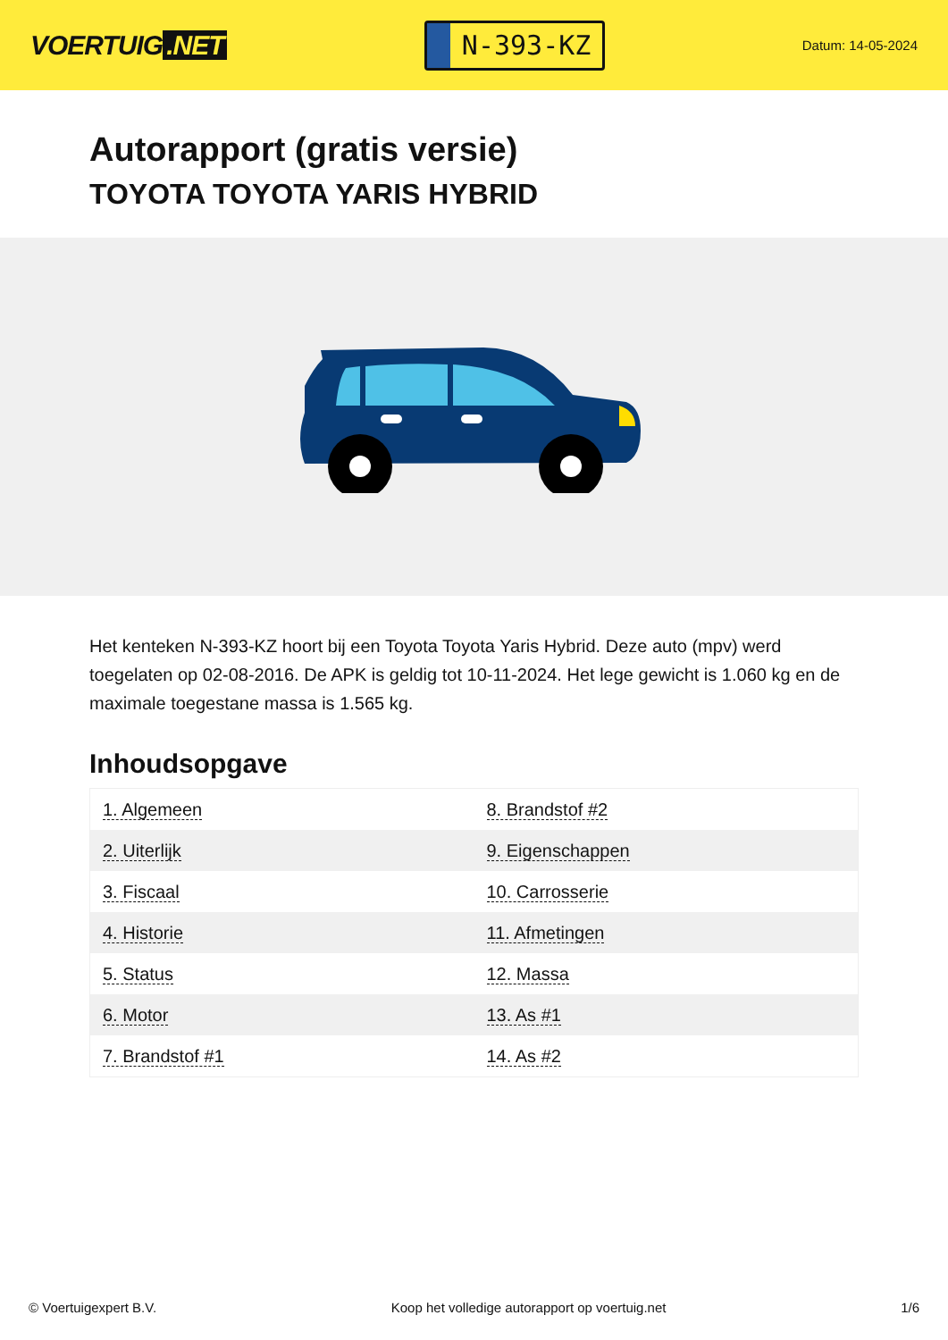VOERTUIG.NET
N-393-KZ
Datum: 14-05-2024
Autorapport (gratis versie)
TOYOTA TOYOTA YARIS HYBRID
Het kenteken N-393-KZ hoort bij een Toyota Toyota Yaris Hybrid. Deze auto (mpv) werd toegelaten op 02-08-2016. De APK is geldig tot 10-11-2024. Het lege gewicht is 1.060 kg en de maximale toegestane massa is 1.565 kg.
Inhoudsopgave
| 1. Algemeen | 8. Brandstof #2 |
| 2. Uiterlijk | 9. Eigenschappen |
| 3. Fiscaal | 10. Carrosserie |
| 4. Historie | 11. Afmetingen |
| 5. Status | 12. Massa |
| 6. Motor | 13. As #1 |
| 7. Brandstof #1 | 14. As #2 |
© Voertuigexpert B.V. Koop het volledige autorapport op voertuig.net 1/6